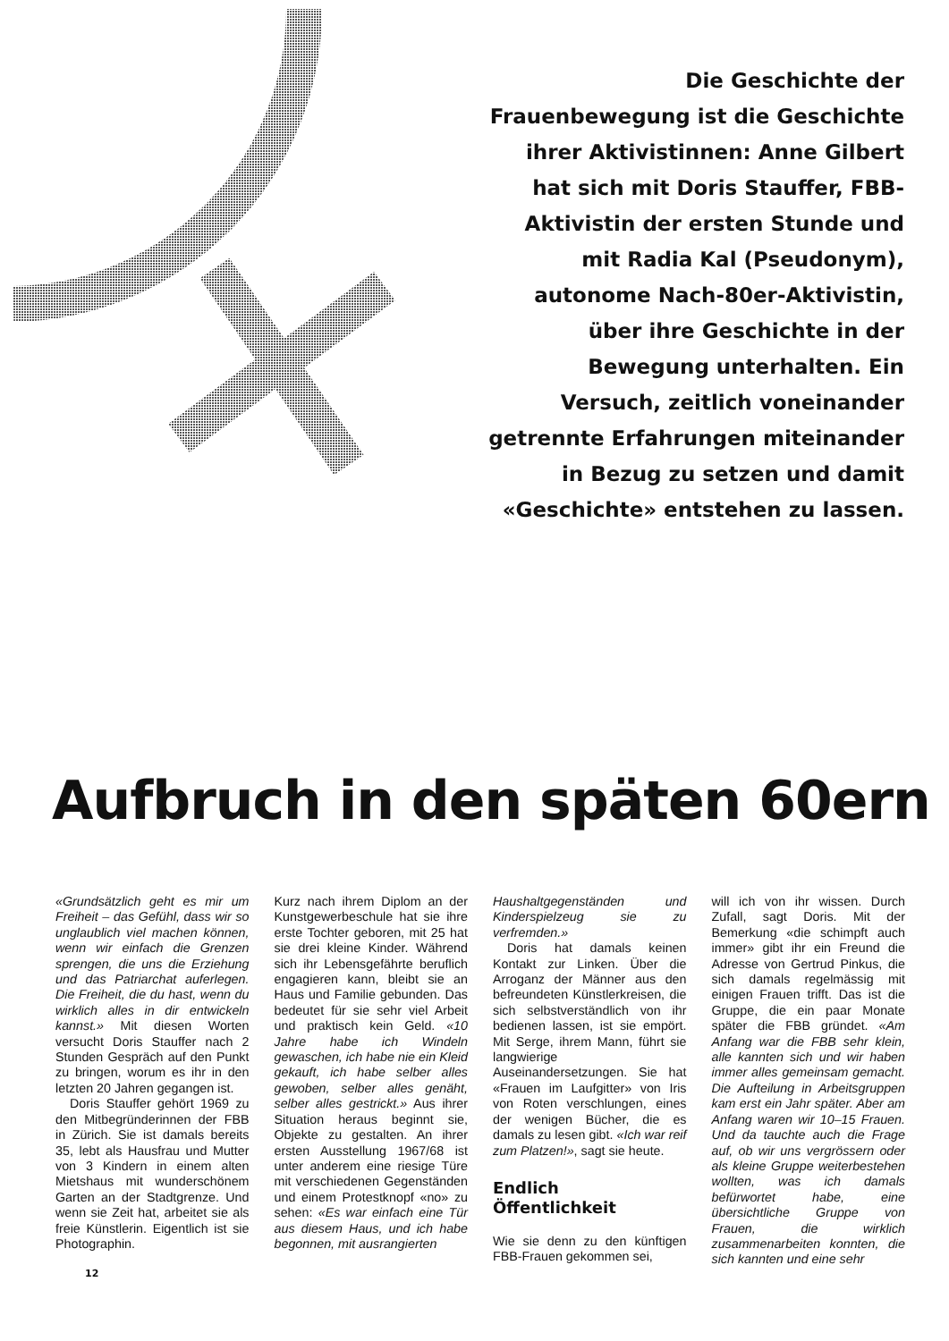Die Geschichte der Frauenbewegung ist die Geschichte ihrer Aktivistinnen: Anne Gilbert hat sich mit Doris Stauffer, FBB-Aktivistin der ersten Stunde und mit Radia Kal (Pseudonym), autonome Nach-80er-Aktivistin, über ihre Geschichte in der Bewegung unterhalten. Ein Versuch, zeitlich voneinander getrennte Erfahrungen miteinander in Bezug zu setzen und damit «Geschichte» entstehen zu lassen.
Aufbruch in den späten 60ern
«Grundsätzlich geht es mir um Freiheit – das Gefühl, dass wir so unglaublich viel machen können, wenn wir einfach die Grenzen sprengen, die uns die Erziehung und das Patriarchat auferlegen. Die Freiheit, die du hast, wenn du wirklich alles in dir entwickeln kannst.» Mit diesen Worten versucht Doris Stauffer nach 2 Stunden Gespräch auf den Punkt zu bringen, worum es ihr in den letzten 20 Jahren gegangen ist.
Doris Stauffer gehört 1969 zu den Mitbegründerinnen der FBB in Zürich. Sie ist damals bereits 35, lebt als Hausfrau und Mutter von 3 Kindern in einem alten Mietshaus mit wunderschönem Garten an der Stadtgrenze. Und wenn sie Zeit hat, arbeitet sie als freie Künstlerin. Eigentlich ist sie Photographin.
Kurz nach ihrem Diplom an der Kunstgewerbeschule hat sie ihre erste Tochter geboren, mit 25 hat sie drei kleine Kinder. Während sich ihr Lebensgefährte beruflich engagieren kann, bleibt sie an Haus und Familie gebunden. Das bedeutet für sie sehr viel Arbeit und praktisch kein Geld. «10 Jahre habe ich Windeln gewaschen, ich habe nie ein Kleid gekauft, ich habe selber alles gewoben, selber alles genäht, selber alles gestrickt.» Aus ihrer Situation heraus beginnt sie, Objekte zu gestalten. An ihrer ersten Ausstellung 1967/68 ist unter anderem eine riesige Türe mit verschiedenen Gegenständen und einem Protestknopf «no» zu sehen: «Es war einfach eine Tür aus diesem Haus, und ich habe begonnen, mit ausrangierten
Haushaltgegenständen und Kinderspielzeug sie zu verfremden.»
Doris hat damals keinen Kontakt zur Linken. Über die Arroganz der Männer aus den befreundeten Künstlerkreisen, die sich selbstverständlich von ihr bedienen lassen, ist sie empört. Mit Serge, ihrem Mann, führt sie langwierige Auseinandersetzungen. Sie hat «Frauen im Laufgitter» von Iris von Roten verschlungen, eines der wenigen Bücher, die es damals zu lesen gibt. «Ich war reif zum Platzen!», sagt sie heute.
Endlich Öffentlichkeit
Wie sie denn zu den künftigen FBB-Frauen gekommen sei,
will ich von ihr wissen. Durch Zufall, sagt Doris. Mit der Bemerkung «die schimpft auch immer» gibt ihr ein Freund die Adresse von Gertrud Pinkus, die sich damals regelmässig mit einigen Frauen trifft. Das ist die Gruppe, die ein paar Monate später die FBB gründet. «Am Anfang war die FBB sehr klein, alle kannten sich und wir haben immer alles gemeinsam gemacht. Die Aufteilung in Arbeitsgruppen kam erst ein Jahr später. Aber am Anfang waren wir 10–15 Frauen. Und da tauchte auch die Frage auf, ob wir uns vergrössern oder als kleine Gruppe weiterbestehen wollten, was ich damals befürwortet habe, eine übersichtliche Gruppe von Frauen, die wirklich zusammenarbeiten konnten, die sich kannten und eine sehr
12